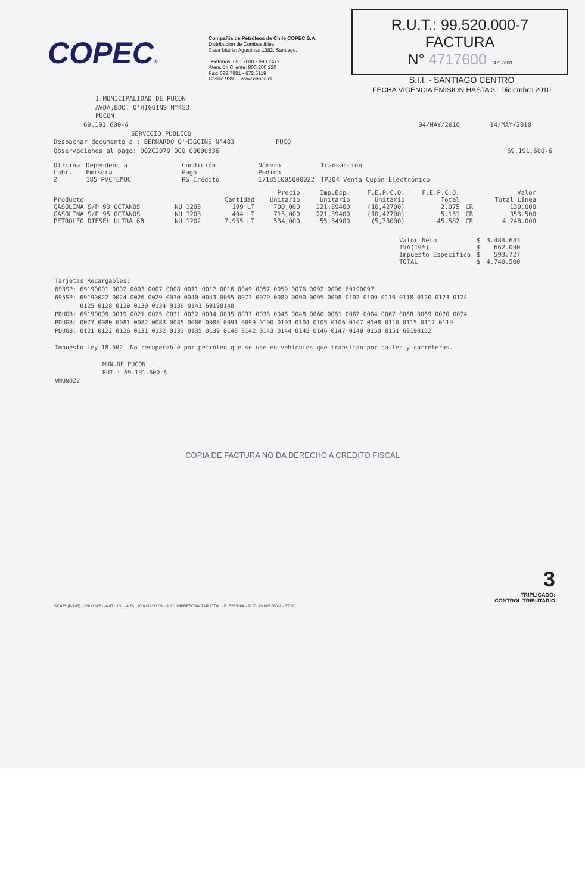COPEC®
Compañía de Petróleos de Chile COPEC S.A.
Distribución de Combustibles.
Casa Matriz: Agustinas 1382, Santiago.
Teléfonos: 690.7000 - 690.7472
Atención Cliente: 800.200.220
Fax: 698.7981 - 672.5119
Casilla 9391 - www.copec.cl
R.U.T.: 99.520.000-7
FACTURA
N° 4717600 04717600
S.I.I. - SANTIAGO CENTRO
FECHA VIGENCIA EMISION HASTA 31 Diciembre 2010
I.MUNICIPALIDAD DE PUCON
AVDA.BDO. O'HIGGINS N°483
PUCON
69.191.600-6 04/MAY/2010 14/MAY/2010
SERVICIO PUBLICO
Despachar documento a : BERNARDO O'HIGGINS N°483 PUCO
Observaciones al pago: 002C2079 OCO 00000836 69.191.600-6
| Oficina Cobr. 2 | Dependencia Emisora 185 PVCTEMUC | Condición Pago RS Crédito | Número Pedido 171851005000022 | Transacción TP204 Venta Cupón Electrónico |
| Producto | | Cantidad | Precio Unitario | Imp.Esp. Unitario | F.E.P.C.O. Unitario | F.E.P.C.O. Total | | Valor Total Línea |
| --- | --- | --- | --- | --- | --- | --- | --- | --- |
| GASOLINA S/P 93 OCTANOS | NU 1203 | 199 LT | 700,000 | 221,39400 | (10,42700) | 2.075 | CR | 139.000 |
| GASOLINA S/P 95 OCTANOS | NU 1203 | 494 LT | 716,000 | 221,39400 | (10,42700) | 5.151 | CR | 353.500 |
| PETROLEO DIESEL ULTRA 6B | NU 1202 | 7.955 LT | 534,000 | 55,34900 | (5,73000) | 45.582 | CR | 4.248.000 |
| Valor Neto | $ | 3.484.683 |
| IVA(19%) | $ | 662.090 |
| Impuesto Específico | $ | 593.727 |
| TOTAL | $ | 4.740.500 |
Tarjetas Recargables:
693SP: 69190001 0002 0003 0007 0008 0011 0012 0016 0049 0057 0059 0076 0092 0096 69190097
695SP: 69190022 0024 0026 0029 0030 0040 0043 0065 0073 0079 0089 0090 0095 0098 0102 0109 0116 0118 0120 0123 0124
0125 0128 0129 0130 0134 0136 0141 69190148
PDUGB: 69190009 0019 0021 0025 0031 0032 0034 0035 0037 0038 0046 0048 0060 0061 0062 0064 0067 0068 0069 0070 0074
PDUGB: 0077 0080 0081 0082 0083 0085 0086 0088 0091 0099 0100 0103 0104 0105 0106 0107 0108 0110 0115 0117 0119
PDUGB: 0121 0122 0126 0131 0132 0133 0135 0139 0140 0142 0143 0144 0145 0146 0147 0149 0150 0151 69190152
Impuesto Ley 18.502. No recuperable por petróleo que se use en vehiculos que transitan por calles y carreteras.
MUN.DE PUCON
RUT : 69.191.600-6
VMUNOZV
COPIA DE FACTURA NO DA DERECHO A CREDITO FISCAL
3
TRIPLICADO:
CONTROL TRIBUTARIO
500435 (F-705) - 290.000/5 - (4.471.101 - 4.761.100) MAYO 09 - SOC. IMPRESORA R&R LTDA. - F.: 5539004 - RUT.: 79.885.860-2 - STGO.